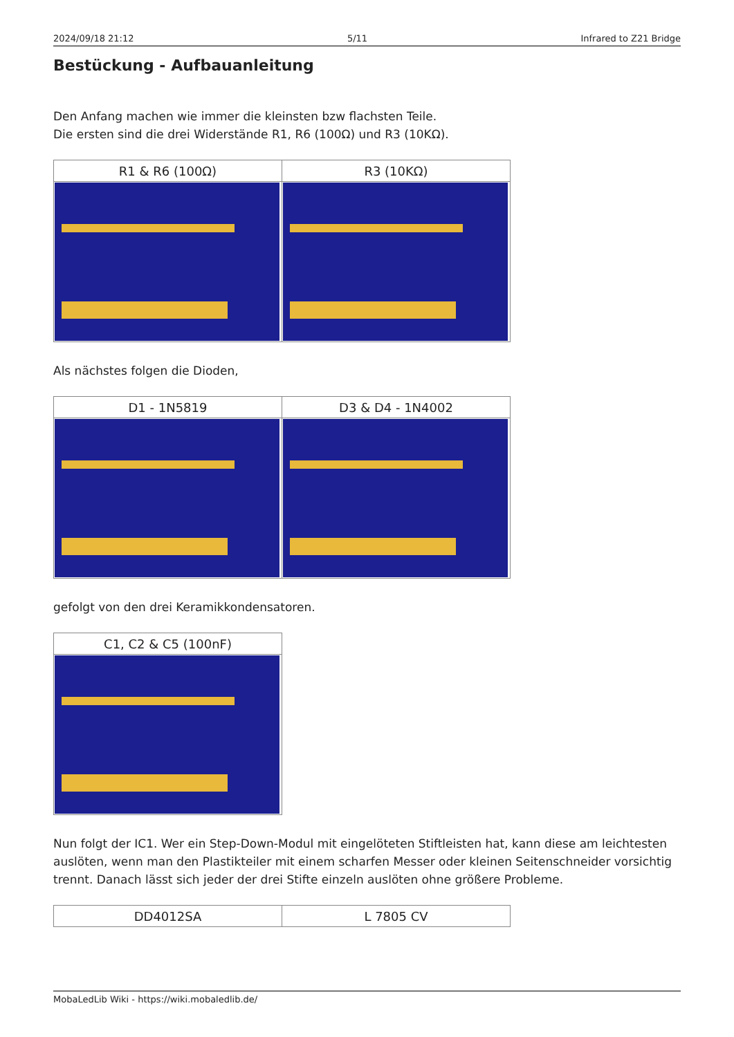2024/09/18 21:12 5/11 Infrared to Z21 Bridge
Bestückung - Aufbauanleitung
Den Anfang machen wie immer die kleinsten bzw flachsten Teile.
Die ersten sind die drei Widerstände R1, R6 (100Ω) und R3 (10KΩ).
| R1 & R6 (100Ω) | R3 (10KΩ) |
| --- | --- |
Als nächstes folgen die Dioden,
| D1 - 1N5819 | D3 & D4 - 1N4002 |
| --- | --- |
gefolgt von den drei Keramikkondensatoren.
| C1, C2 & C5 (100nF) |
| --- |
Nun folgt der IC1. Wer ein Step-Down-Modul mit eingelöteten Stiftleisten hat, kann diese am leichtesten auslöten, wenn man den Plastikteiler mit einem scharfen Messer oder kleinen Seitenschneider vorsichtig trennt. Danach lässt sich jeder der drei Stifte einzeln auslöten ohne größere Probleme.
| DD4012SA | L 7805 CV |
| --- | --- |
MobaLedLib Wiki - https://wiki.mobaledlib.de/